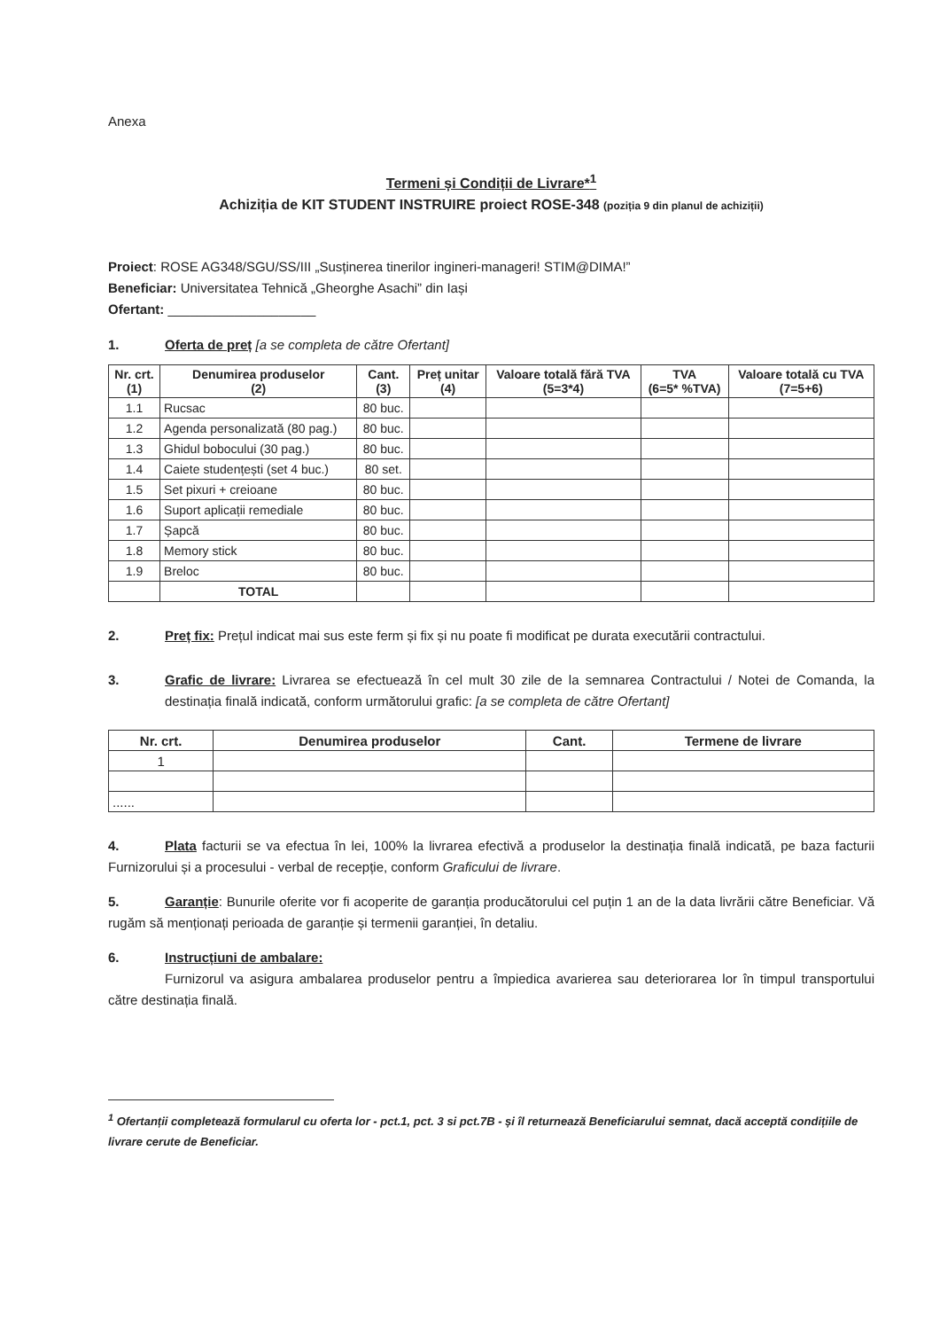Anexa
Termeni și Condiții de Livrare*<sup>1</sup>
Achiziția de KIT STUDENT INSTRUIRE proiect ROSE-348 (poziția 9 din planul de achiziții)
Proiect: ROSE AG348/SGU/SS/III „Susținerea tinerilor ingineri-manageri! STIM@DIMA!”
Beneficiar: Universitatea Tehnică „Gheorghe Asachi” din Iași
Ofertant: ____________________
1. Oferta de preț [a se completa de către Ofertant]
| Nr. crt. (1) | Denumirea produselor (2) | Cant. (3) | Preț unitar (4) | Valoare totală fără TVA (5=3*4) | TVA (6=5* %TVA) | Valoare totală cu TVA (7=5+6) |
| --- | --- | --- | --- | --- | --- | --- |
| 1.1 | Rucsac | 80 buc. | | | | |
| 1.2 | Agenda personalizată (80 pag.) | 80 buc. | | | | |
| 1.3 | Ghidul bobocului (30 pag.) | 80 buc. | | | | |
| 1.4 | Caiete studențești (set 4 buc.) | 80 set. | | | | |
| 1.5 | Set pixuri + creioane | 80 buc. | | | | |
| 1.6 | Suport aplicații remediale | 80 buc. | | | | |
| 1.7 | Șapcă | 80 buc. | | | | |
| 1.8 | Memory stick | 80 buc. | | | | |
| 1.9 | Breloc | 80 buc. | | | | |
| | TOTAL | | | | | |
2. Preț fix: Prețul indicat mai sus este ferm și fix și nu poate fi modificat pe durata executării contractului.
3. Grafic de livrare: Livrarea se efectuează în cel mult 30 zile de la semnarea Contractului / Notei de Comanda, la destinația finală indicată, conform următorului grafic: [a se completa de către Ofertant]
| Nr. crt. | Denumirea produselor | Cant. | Termene de livrare |
| --- | --- | --- | --- |
| 1 | | | |
| ...... | | | |
4. Plata facturii se va efectua în lei, 100% la livrarea efectivă a produselor la destinația finală indicată, pe baza facturii Furnizorului și a procesului - verbal de recepție, conform Graficului de livrare.
5. Garanție: Bunurile oferite vor fi acoperite de garanția producătorului cel puțin 1 an de la data livrării către Beneficiar. Vă rugăm să menționați perioada de garanție și termenii garanției, în detaliu.
6. Instrucțiuni de ambalare:
Furnizorul va asigura ambalarea produselor pentru a împiedica avarierea sau deteriorarea lor în timpul transportului către destinația finală.
<sup>1</sup> Ofertanții completează formularul cu oferta lor - pct.1, pct. 3 si pct.7B - și îl returnează Beneficiarului semnat, dacă acceptă condițiile de livrare cerute de Beneficiar.